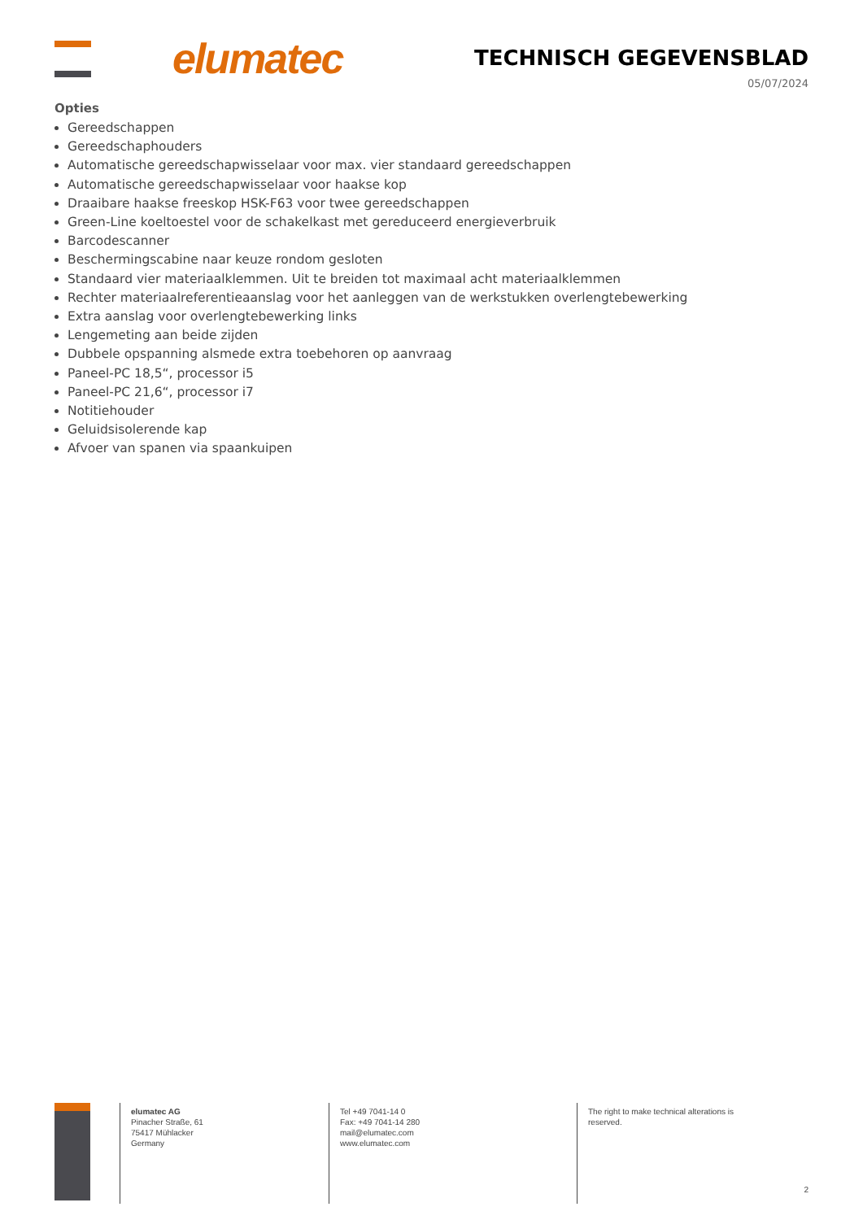elumatec TECHNISCH GEGEVENSBLAD
05/07/2024
Opties
Gereedschappen
Gereedschaphouders
Automatische gereedschapwisselaar voor max. vier standaard gereedschappen
Automatische gereedschapwisselaar voor haakse kop
Draaibare haakse freeskop HSK-F63 voor twee gereedschappen
Green-Line koeltoestel voor de schakelkast met gereduceerd energieverbruik
Barcodescanner
Beschermingscabine naar keuze rondom gesloten
Standaard vier materiaalklemmen. Uit te breiden tot maximaal acht materiaalklemmen
Rechter materiaalreferentieaanslag voor het aanleggen van de werkstukken overlengtebewerking
Extra aanslag voor overlengtebewerking links
Lengemeting aan beide zijden
Dubbele opspanning alsmede extra toebehoren op aanvraag
Paneel-PC 18,5“, processor i5
Paneel-PC 21,6“, processor i7
Notitiehouder
Geluidsisolerende kap
Afvoer van spanen via spaankuipen
elumatec AG
Pinacher Straße, 61
75417 Mühlacker
Germany
Tel +49 7041-14 0
Fax: +49 7041-14 280
mail@elumatec.com
www.elumatec.com
The right to make technical alterations is reserved.
2